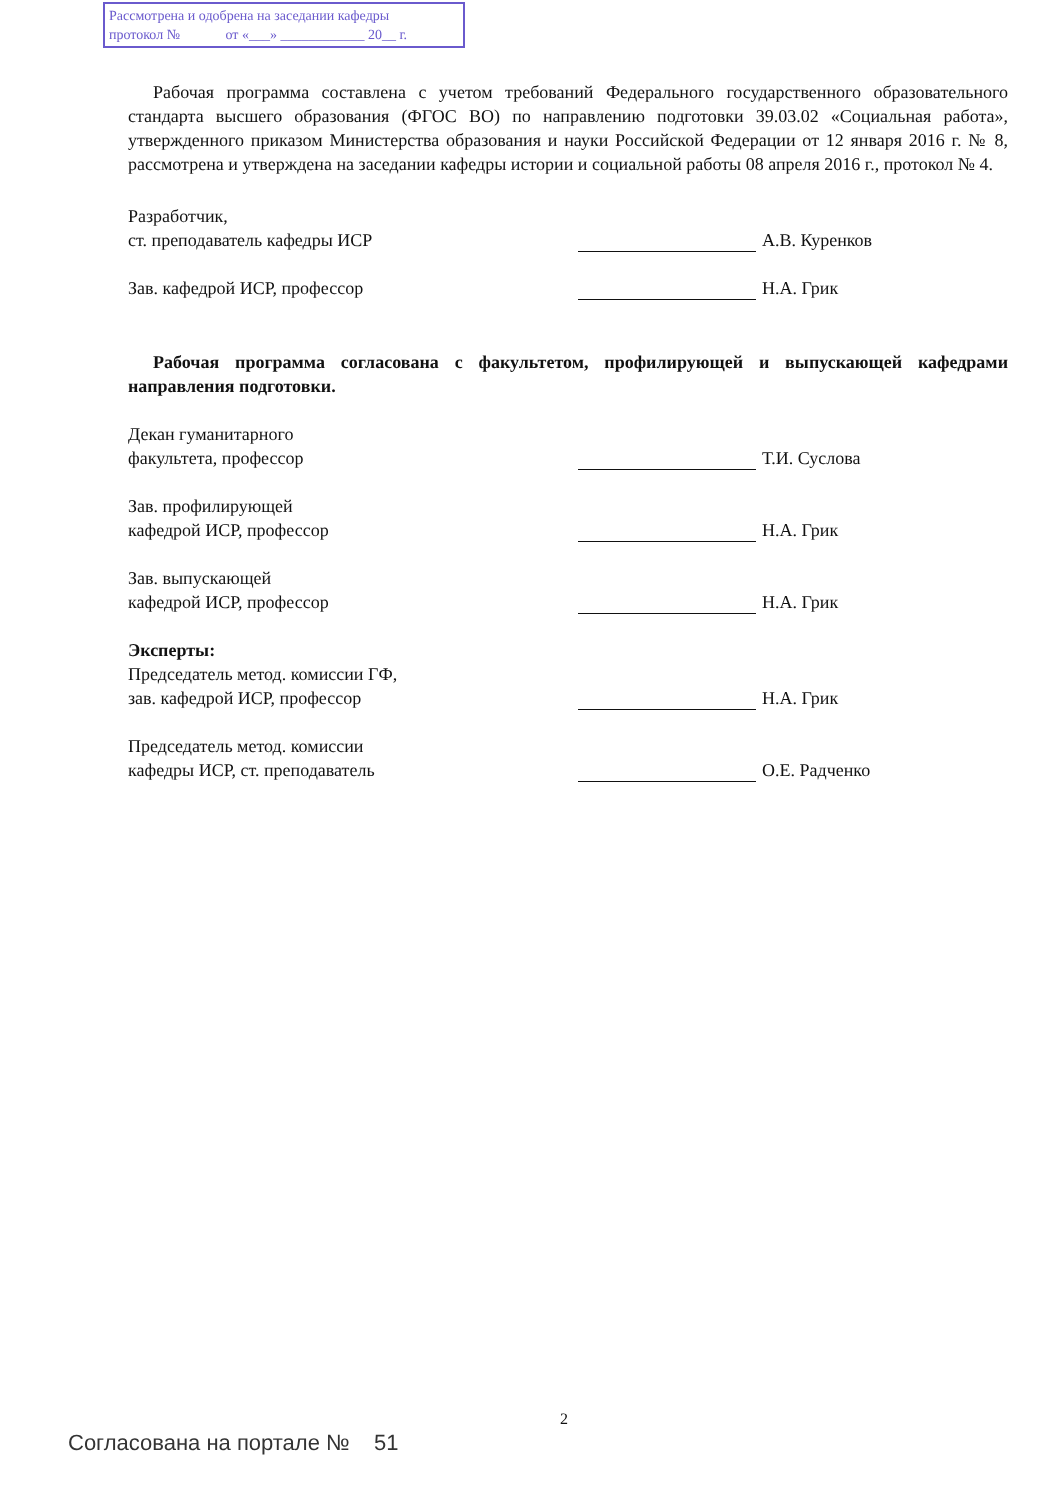Рассмотрена и одобрена на заседании кафедры
протокол № от «___» ____________ 20__ г.
Рабочая программа составлена с учетом требований Федерального государственного образовательного стандарта высшего образования (ФГОС ВО) по направлению подготовки 39.03.02 «Социальная работа», утвержденного приказом Министерства образования и науки Российской Федерации от 12 января 2016 г. № 8, рассмотрена и утверждена на заседании кафедры истории и социальной работы 08 апреля 2016 г., протокол № 4.
Разработчик,
ст. преподаватель кафедры ИСР
А.В. Куренков
Зав. кафедрой ИСР, профессор
Н.А. Грик
Рабочая программа согласована с факультетом, профилирующей и выпускающей кафедрами направления подготовки.
Декан гуманитарного
факультета, профессор
Т.И. Суслова
Зав. профилирующей
кафедрой ИСР, профессор
Н.А. Грик
Зав. выпускающей
кафедрой ИСР, профессор
Н.А. Грик
Эксперты:
Председатель метод. комиссии ГФ,
зав. кафедрой ИСР, профессор
Н.А. Грик
Председатель метод. комиссии
кафедры ИСР, ст. преподаватель
О.Е. Радченко
2
Согласована на портале № 51